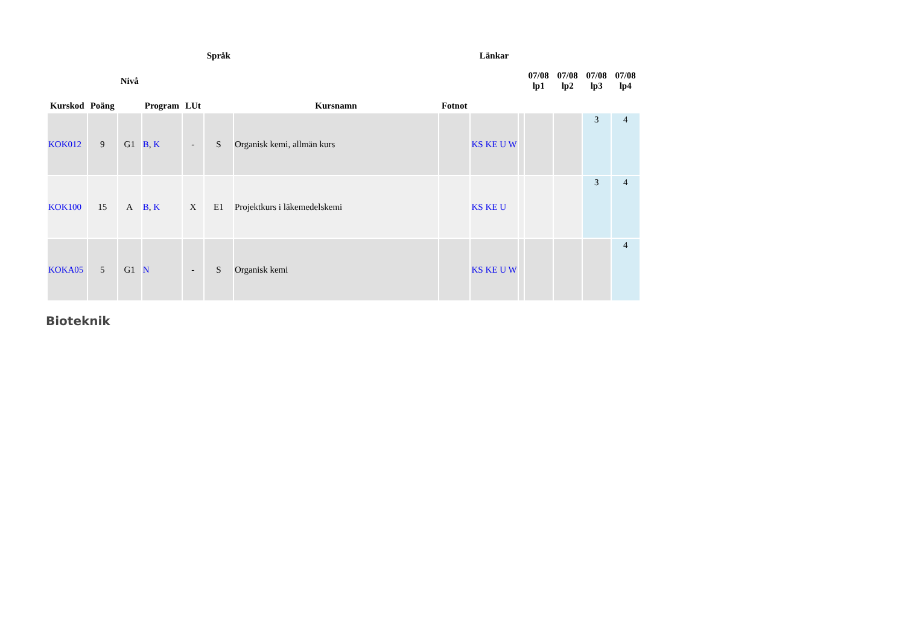| Kurskod | Poäng | Nivå | Program | LUt | Språk | Kursnamn | Fotnot | Länkar | | 07/08 lp1 | 07/08 lp2 | 07/08 lp3 | 07/08 lp4 |
| --- | --- | --- | --- | --- | --- | --- | --- | --- | --- | --- | --- | --- | --- |
| KOK012 | 9 | G1 | B , K | - | S | Organisk kemi, allmän kurs | | KS KE U W | | | | 3 | 4 |
| KOK100 | 15 | A | B , K | X | E1 | Projektkurs i läkemedelskemi | | KS KE U | | | | 3 | 4 |
| KOKA05 | 5 | G1 | N | - | S | Organisk kemi | | KS KE U W | | | | | 4 |
Bioteknik